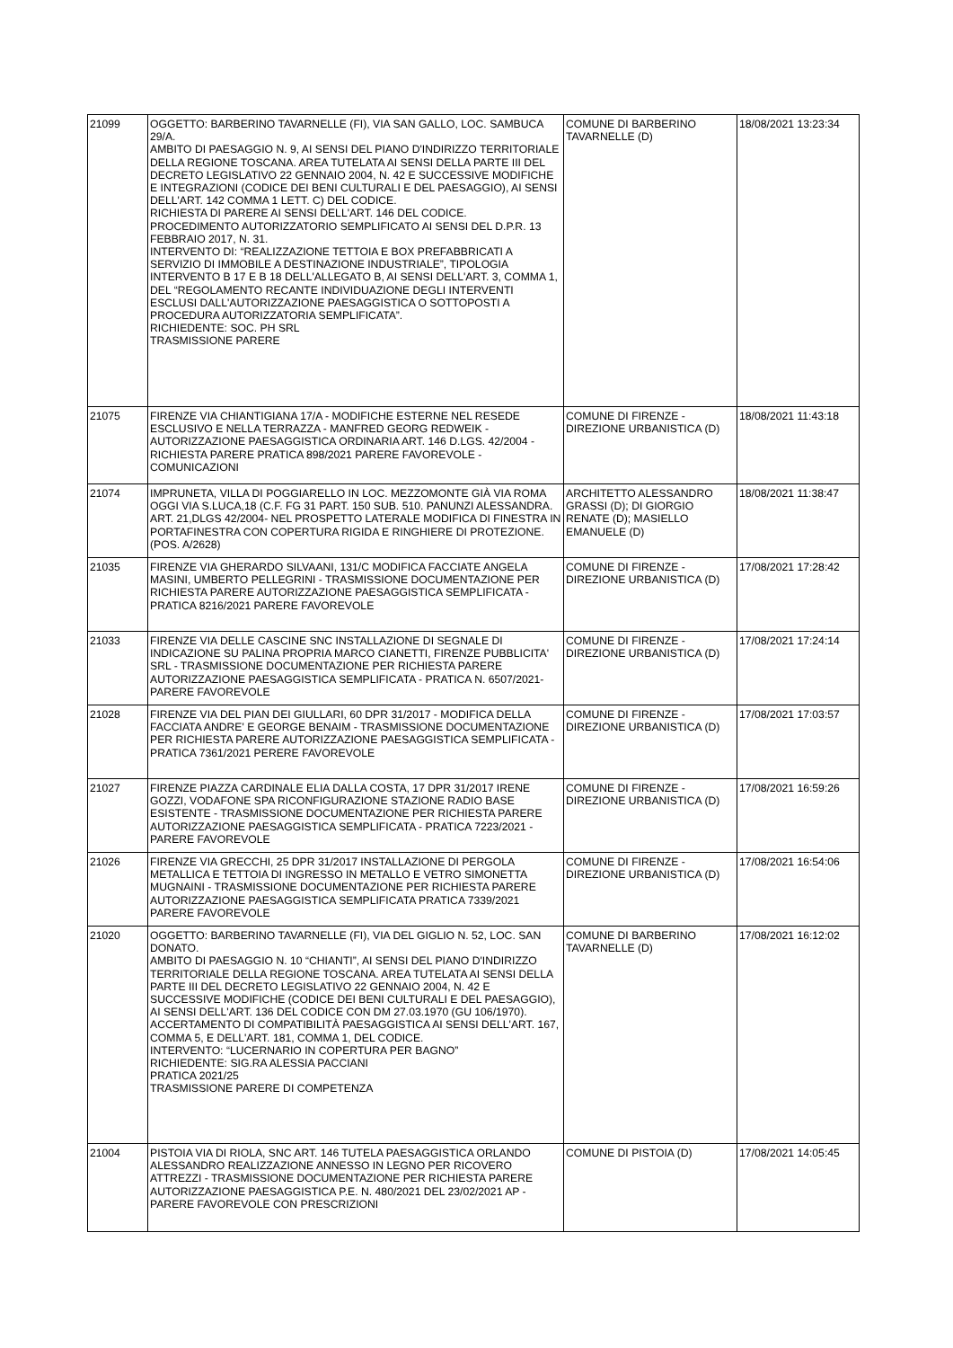| 21099 | OGGETTO: BARBERINO TAVARNELLE (FI), VIA SAN GALLO, LOC. SAMBUCA 29/A. AMBITO DI PAESAGGIO N. 9, AI SENSI DEL PIANO D'INDIRIZZO TERRITORIALE DELLA REGIONE TOSCANA. AREA TUTELATA AI SENSI DELLA PARTE III DEL DECRETO LEGISLATIVO 22 GENNAIO 2004, N. 42 E SUCCESSIVE MODIFICHE E INTEGRAZIONI (CODICE DEI BENI CULTURALI E DEL PAESAGGIO), AI SENSI DELL'ART. 142 COMMA 1 LETT. C) DEL CODICE. RICHIESTA DI PARERE AI SENSI DELL'ART. 146 DEL CODICE. PROCEDIMENTO AUTORIZZATORIO SEMPLIFICATO AI SENSI DEL D.P.R. 13 FEBBRAIO 2017, N. 31. INTERVENTO DI: “REALIZZAZIONE TETTOIA E BOX PREFABBRICATI A SERVIZIO DI IMMOBILE A DESTINAZIONE INDUSTRIALE”, TIPOLOGIA INTERVENTO B 17 E B 18 DELL'ALLEGATO B, AI SENSI DELL'ART. 3, COMMA 1, DEL “REGOLAMENTO RECANTE INDIVIDUAZIONE DEGLI INTERVENTI ESCLUSI DALL'AUTORIZZAZIONE PAESAGGISTICA O SOTTOPOSTI A PROCEDURA AUTORIZZATORIA SEMPLIFICATA”. RICHIEDENTE: SOC. PH SRL TRASMISSIONE PARERE | COMUNE DI BARBERINO TAVARNELLE (D) | 18/08/2021 13:23:34 |
| 21075 | FIRENZE VIA CHIANTIGIANA 17/A - MODIFICHE ESTERNE NEL RESEDE ESCLUSIVO E NELLA TERRAZZA - MANFRED GEORG REDWEIK - AUTORIZZAZIONE PAESAGGISTICA ORDINARIA ART. 146 D.LGS. 42/2004 - RICHIESTA PARERE PRATICA 898/2021 PARERE FAVOREVOLE - COMUNICAZIONI | COMUNE DI FIRENZE - DIREZIONE URBANISTICA (D) | 18/08/2021 11:43:18 |
| 21074 | IMPRUNETA, VILLA DI POGGIARELLO IN LOC. MEZZOMONTE GIÀ VIA ROMA OGGI VIA S.LUCA,18 (C.F. FG 31 PART. 150 SUB. 510. PANUNZI ALESSANDRA. ART. 21,DLGS 42/2004- NEL PROSPETTO LATERALE MODIFICA DI FINESTRA IN PORTAFINESTRA CON COPERTURA RIGIDA E RINGHIERE DI PROTEZIONE. (POS. A/2628) | ARCHITETTO ALESSANDRO GRASSI (D); DI GIORGIO RENATE (D); MASIELLO EMANUELE (D) | 18/08/2021 11:38:47 |
| 21035 | FIRENZE VIA GHERARDO SILVAANI, 131/C MODIFICA FACCIATE ANGELA MASINI, UMBERTO PELLEGRINI - TRASMISSIONE DOCUMENTAZIONE PER RICHIESTA PARERE AUTORIZZAZIONE PAESAGGISTICA SEMPLIFICATA - PRATICA 8216/2021 PARERE FAVOREVOLE | COMUNE DI FIRENZE - DIREZIONE URBANISTICA (D) | 17/08/2021 17:28:42 |
| 21033 | FIRENZE VIA DELLE CASCINE SNC INSTALLAZIONE DI SEGNALE DI INDICAZIONE SU PALINA PROPRIA MARCO CIANETTI, FIRENZE PUBBLICITA' SRL - TRASMISSIONE DOCUMENTAZIONE PER RICHIESTA PARERE AUTORIZZAZIONE PAESAGGISTICA SEMPLIFICATA - PRATICA N. 6507/2021-PARERE FAVOREVOLE | COMUNE DI FIRENZE - DIREZIONE URBANISTICA (D) | 17/08/2021 17:24:14 |
| 21028 | FIRENZE VIA DEL PIAN DEI GIULLARI, 60 DPR 31/2017 - MODIFICA DELLA FACCIATA ANDRE' E GEORGE BENAIM - TRASMISSIONE DOCUMENTAZIONE PER RICHIESTA PARERE AUTORIZZAZIONE PAESAGGISTICA SEMPLIFICATA - PRATICA 7361/2021 PERERE FAVOREVOLE | COMUNE DI FIRENZE - DIREZIONE URBANISTICA (D) | 17/08/2021 17:03:57 |
| 21027 | FIRENZE PIAZZA CARDINALE ELIA DALLA COSTA, 17 DPR 31/2017 IRENE GOZZI, VODAFONE SPA RICONFIGURAZIONE STAZIONE RADIO BASE ESISTENTE - TRASMISSIONE DOCUMENTAZIONE PER RICHIESTA PARERE AUTORIZZAZIONE PAESAGGISTICA SEMPLIFICATA - PRATICA 7223/2021 -PARERE FAVOREVOLE | COMUNE DI FIRENZE - DIREZIONE URBANISTICA (D) | 17/08/2021 16:59:26 |
| 21026 | FIRENZE VIA GRECCHI, 25 DPR 31/2017 INSTALLAZIONE DI PERGOLA METALLICA E TETTOIA DI INGRESSO IN METALLO E VETRO SIMONETTA MUGNAINI - TRASMISSIONE DOCUMENTAZIONE PER RICHIESTA PARERE AUTORIZZAZIONE PAESAGGISTICA SEMPLIFICATA PRATICA 7339/2021 PARERE FAVOREVOLE | COMUNE DI FIRENZE - DIREZIONE URBANISTICA (D) | 17/08/2021 16:54:06 |
| 21020 | OGGETTO: BARBERINO TAVARNELLE (FI), VIA DEL GIGLIO N. 52, LOC. SAN DONATO. AMBITO DI PAESAGGIO N. 10 “CHIANTI”, AI SENSI DEL PIANO D'INDIRIZZO TERRITORIALE DELLA REGIONE TOSCANA. AREA TUTELATA AI SENSI DELLA PARTE III DEL DECRETO LEGISLATIVO 22 GENNAIO 2004, N. 42 E SUCCESSIVE MODIFICHE (CODICE DEI BENI CULTURALI E DEL PAESAGGIO), AI SENSI DELL'ART. 136 DEL CODICE CON DM 27.03.1970 (GU 106/1970). ACCERTAMENTO DI COMPATIBILITÀ PAESAGGISTICA AI SENSI DELL'ART. 167, COMMA 5, E DELL'ART. 181, COMMA 1, DEL CODICE. INTERVENTO: “LUCERNARIO IN COPERTURA PER BAGNO” RICHIEDENTE: SIG.RA ALESSIA PACCIANI PRATICA 2021/25 TRASMISSIONE PARERE DI COMPETENZA | COMUNE DI BARBERINO TAVARNELLE (D) | 17/08/2021 16:12:02 |
| 21004 | PISTOIA VIA DI RIOLA, SNC ART. 146 TUTELA PAESAGGISTICA ORLANDO ALESSANDRO REALIZZAZIONE ANNESSO IN LEGNO PER RICOVERO ATTREZZI - TRASMISSIONE DOCUMENTAZIONE PER RICHIESTA PARERE AUTORIZZAZIONE PAESAGGISTICA P.E. N. 480/2021 DEL 23/02/2021 AP - PARERE FAVOREVOLE CON PRESCRIZIONI | COMUNE DI PISTOIA (D) | 17/08/2021 14:05:45 |